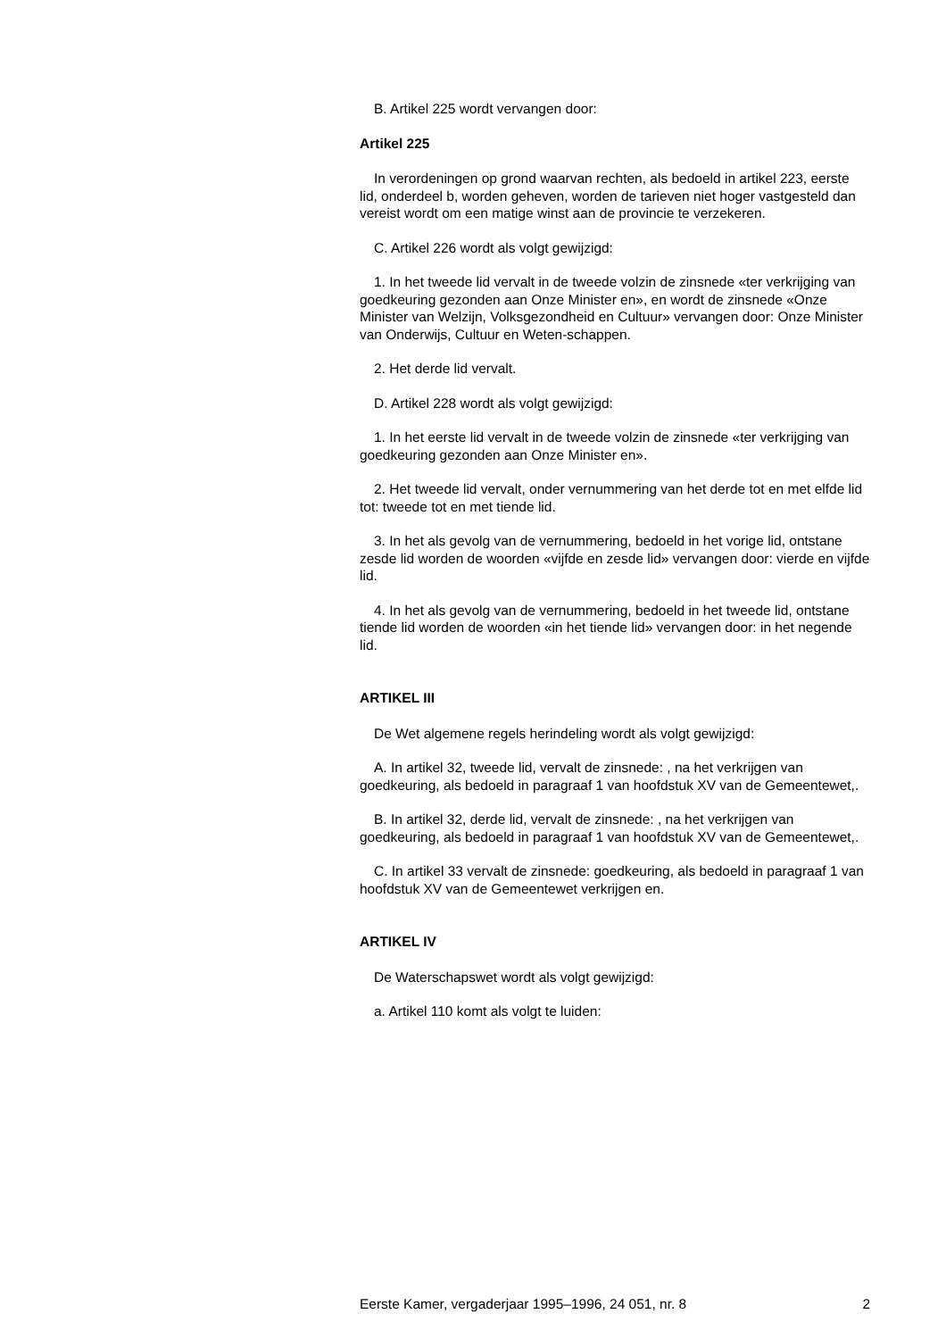B. Artikel 225 wordt vervangen door:
Artikel 225
In verordeningen op grond waarvan rechten, als bedoeld in artikel 223, eerste lid, onderdeel b, worden geheven, worden de tarieven niet hoger vastgesteld dan vereist wordt om een matige winst aan de provincie te verzekeren.
C. Artikel 226 wordt als volgt gewijzigd:
1. In het tweede lid vervalt in de tweede volzin de zinsnede «ter verkrijging van goedkeuring gezonden aan Onze Minister en», en wordt de zinsnede «Onze Minister van Welzijn, Volksgezondheid en Cultuur» vervangen door: Onze Minister van Onderwijs, Cultuur en Weten-schappen.
2. Het derde lid vervalt.
D. Artikel 228 wordt als volgt gewijzigd:
1. In het eerste lid vervalt in de tweede volzin de zinsnede «ter verkrijging van goedkeuring gezonden aan Onze Minister en».
2. Het tweede lid vervalt, onder vernummering van het derde tot en met elfde lid tot: tweede tot en met tiende lid.
3. In het als gevolg van de vernummering, bedoeld in het vorige lid, ontstane zesde lid worden de woorden «vijfde en zesde lid» vervangen door: vierde en vijfde lid.
4. In het als gevolg van de vernummering, bedoeld in het tweede lid, ontstane tiende lid worden de woorden «in het tiende lid» vervangen door: in het negende lid.
ARTIKEL III
De Wet algemene regels herindeling wordt als volgt gewijzigd:
A. In artikel 32, tweede lid, vervalt de zinsnede: , na het verkrijgen van goedkeuring, als bedoeld in paragraaf 1 van hoofdstuk XV van de Gemeentewet,.
B. In artikel 32, derde lid, vervalt de zinsnede: , na het verkrijgen van goedkeuring, als bedoeld in paragraaf 1 van hoofdstuk XV van de Gemeentewet,.
C. In artikel 33 vervalt de zinsnede: goedkeuring, als bedoeld in paragraaf 1 van hoofdstuk XV van de Gemeentewet verkrijgen en.
ARTIKEL IV
De Waterschapswet wordt als volgt gewijzigd:
a. Artikel 110 komt als volgt te luiden:
Eerste Kamer, vergaderjaar 1995–1996, 24 051, nr. 8 2